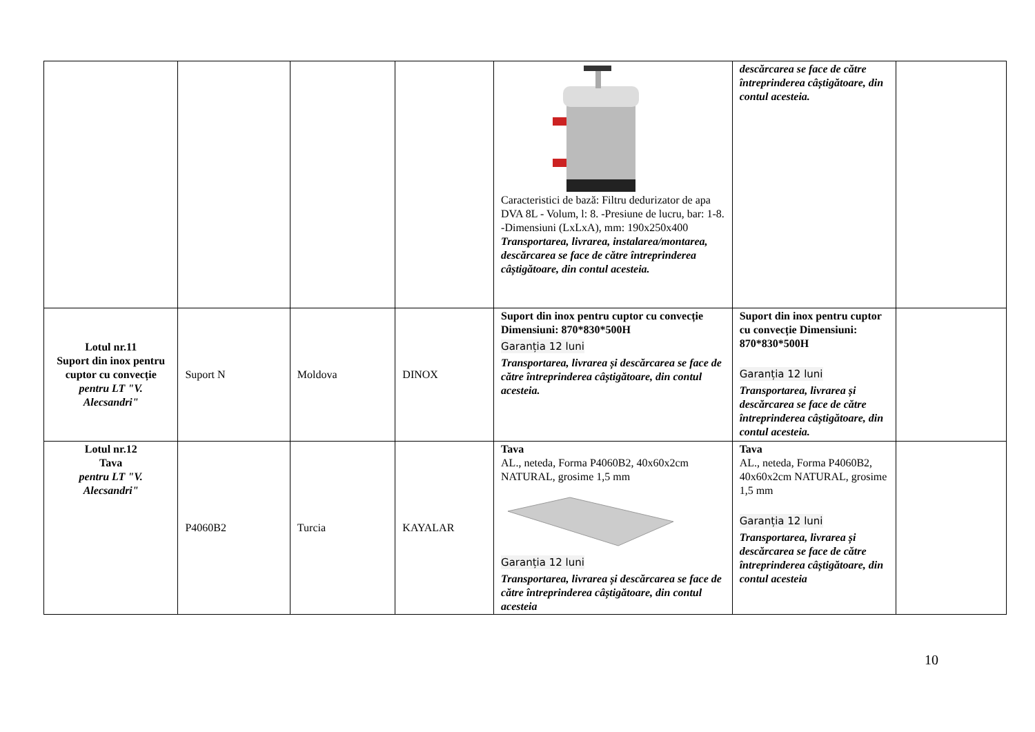| | | | | Caracteristici de bază: Filtru dedurizator de apa DVA 8L - Volum, l: 8. -Presiune de lucru, bar: 1-8. -Dimensiuni (LxLxA), mm: 190x250x400 Transportarea, livrarea, instalarea/montarea, descărcarea se face de către întreprinderea câștigătoare, din contul acesteia. | descărcarea se face de către întreprinderea câștigătoare, din contul acesteia. | |
| Lotul nr.11 Suport din inox pentru cuptor cu convecție pentru LT "V. Alecsandri" | Suport N | Moldova | DINOX | Suport din inox pentru cuptor cu convecție Dimensiuni: 870*830*500H Garanția 12 luni Transportarea, livrarea și descărcarea se face de către întreprinderea câștigătoare, din contul acesteia. | Suport din inox pentru cuptor cu convecție Dimensiuni: 870*830*500H Garanția 12 luni Transportarea, livrarea și descărcarea se face de către întreprinderea câștigătoare, din contul acesteia. | |
| Lotul nr.12 Tava pentru LT "V. Alecsandri" | P4060B2 | Turcia | KAYALAR | Tava AL., neteda, Forma P4060B2, 40x60x2cm NATURAL, grosime 1,5 mm Garanția 12 luni Transportarea, livrarea și descărcarea se face de către întreprinderea câștigătoare, din contul acesteia | Tava AL., neteda, Forma P4060B2, 40x60x2cm NATURAL, grosime 1,5 mm Garanția 12 luni Transportarea, livrarea și descărcarea se face de către întreprinderea câștigătoare, din contul acesteia | |
10